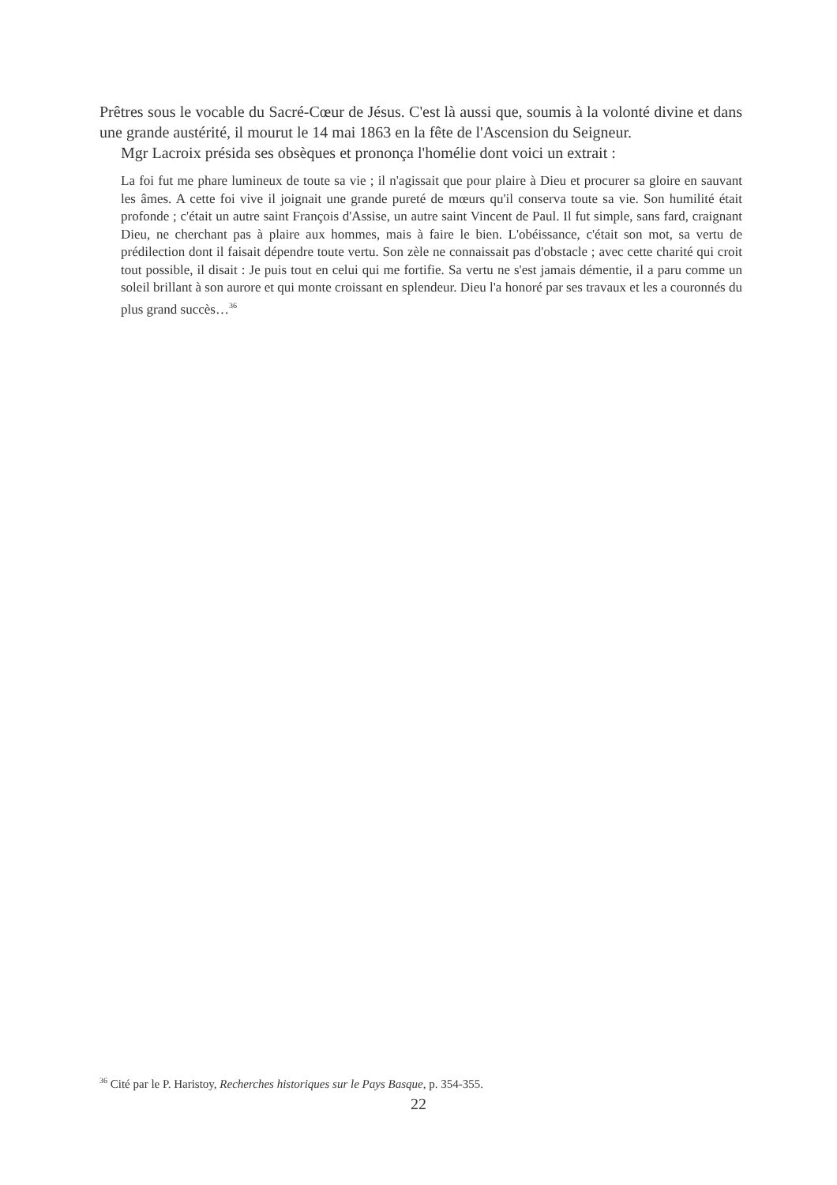Prêtres sous le vocable du Sacré-Cœur de Jésus. C'est là aussi que, soumis à la volonté divine et dans une grande austérité, il mourut le 14 mai 1863 en la fête de l'Ascension du Seigneur.
Mgr Lacroix présida ses obsèques et prononça l'homélie dont voici un extrait :
La foi fut me phare lumineux de toute sa vie ; il n'agissait que pour plaire à Dieu et procurer sa gloire en sauvant les âmes. A cette foi vive il joignait une grande pureté de mœurs qu'il conserva toute sa vie. Son humilité était profonde ; c'était un autre saint François d'Assise, un autre saint Vincent de Paul. Il fut simple, sans fard, craignant Dieu, ne cherchant pas à plaire aux hommes, mais à faire le bien. L'obéissance, c'était son mot, sa vertu de prédilection dont il faisait dépendre toute vertu. Son zèle ne connaissait pas d'obstacle ; avec cette charité qui croit tout possible, il disait : Je puis tout en celui qui me fortifie. Sa vertu ne s'est jamais démentie, il a paru comme un soleil brillant à son aurore et qui monte croissant en splendeur. Dieu l'a honoré par ses travaux et les a couronnés du plus grand succès…<sup>36</sup>
<sup>36</sup> Cité par le P. Haristoy, Recherches historiques sur le Pays Basque, p. 354-355.
22